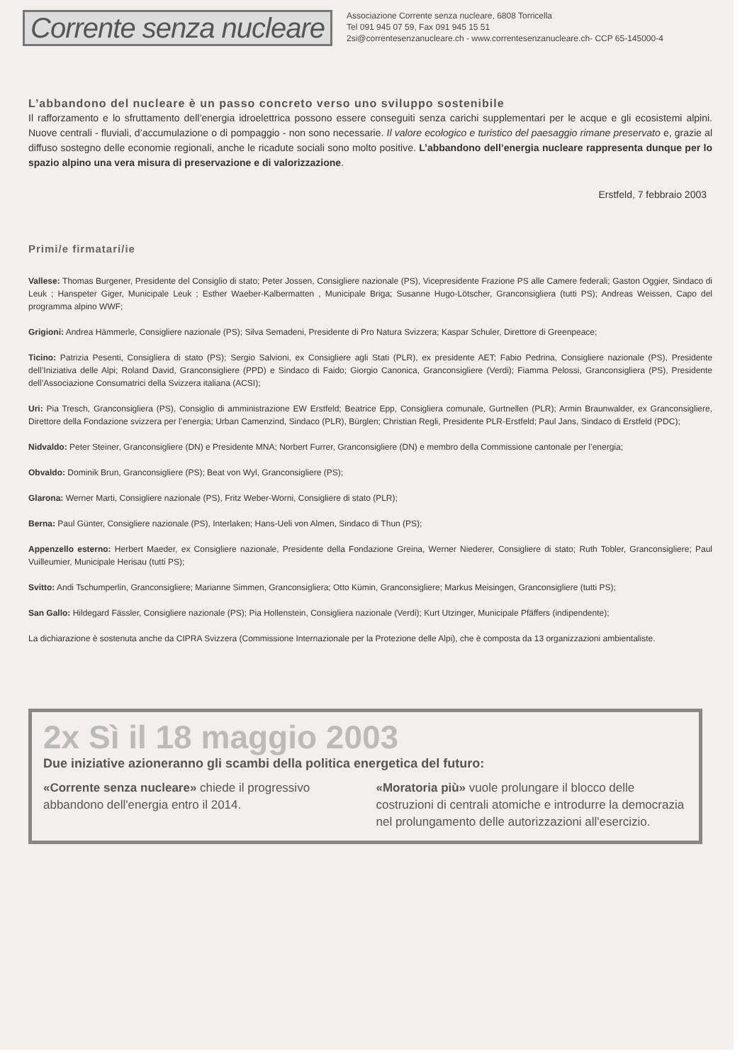Corrente senza nucleare
Associazione Corrente senza nucleare, 6808 Torricella
Tel 091 945 07 59, Fax 091 945 15 51
2si@correntesenzanucleare.ch - www.correntesenzanucleare.ch- CCP 65-145000-4
L’abbandono del nucleare è un passo concreto verso uno sviluppo sostenibile
Il rafforzamento e lo sfruttamento dell’energia idroelettrica possono essere conseguiti senza carichi supplementari per le acque e gli ecosistemi alpini. Nuove centrali - fluviali, d’accumulazione o di pompaggio - non sono necessarie. Il valore ecologico e turistico del paesaggio rimane preservato e, grazie al diffuso sostegno delle economie regionali, anche le ricadute sociali sono molto positive. L’abbandono dell’energia nucleare rappresenta dunque per lo spazio alpino una vera misura di preservazione e di valorizzazione.
Erstfeld, 7 febbraio 2003
Primi/e firmatari/ie
Vallese: Thomas Burgener, Presidente del Consiglio di stato; Peter Jossen, Consigliere nazionale (PS), Vicepresidente Frazione PS alle Camere federali; Gaston Oggier, Sindaco di Leuk ; Hanspeter Giger, Municipale Leuk ; Esther Waeber-Kalbermatten , Municipale Briga; Susanne Hugo-Lötscher, Granconsigliera (tutti PS); Andreas Weissen, Capo del programma alpino WWF;
Grigioni: Andrea Hämmerle, Consigliere nazionale (PS); Silva Semadeni, Presidente di Pro Natura Svizzera; Kaspar Schuler, Direttore di Greenpeace;
Ticino: Patrizia Pesenti, Consigliera di stato (PS); Sergio Salvioni, ex Consigliere agli Stati (PLR), ex presidente AET; Fabio Pedrina, Consigliere nazionale (PS), Presidente dell’Iniziativa delle Alpi; Roland David, Granconsigliere (PPD) e Sindaco di Faido; Giorgio Canonica, Granconsigliere (Verdi); Fiamma Pelossi, Granconsigliera (PS), Presidente dell’Associazione Consumatrici della Svizzera italiana (ACSI);
Uri: Pia Tresch, Granconsigliera (PS), Consiglio di amministrazione EW Erstfeld; Beatrice Epp, Consigliera comunale, Gurtnellen (PLR); Armin Braunwalder, ex Granconsigliere, Direttore della Fondazione svizzera per l’energia; Urban Camenzind, Sindaco (PLR), Bürglen; Christian Regli, Presidente PLR-Erstfeld; Paul Jans, Sindaco di Erstfeld (PDC);
Nidvaldo: Peter Steiner, Granconsigliere (DN) e Presidente MNA; Norbert Furrer, Granconsigliere (DN) e membro della Commissione cantonale per l’energia;
Obvaldo: Dominik Brun, Granconsigliere (PS); Beat von Wyl, Granconsigliere (PS);
Glarona: Werner Marti, Consigliere nazionale (PS), Fritz Weber-Worni, Consigliere di stato (PLR);
Berna: Paul Günter, Consigliere nazionale (PS), Interlaken; Hans-Ueli von Almen, Sindaco di Thun (PS);
Appenzello esterno: Herbert Maeder, ex Consigliere nazionale, Presidente della Fondazione Greina, Werner Niederer, Consigliere di stato; Ruth Tobler, Granconsigliere; Paul Vuilleumier, Municipale Herisau (tutti PS);
Svitto: Andi Tschumperlin, Granconsigliere; Marianne Simmen, Granconsigliera; Otto Kümin, Granconsigliere; Markus Meisingen, Granconsigliere (tutti PS);
San Gallo: Hildegard Fässler, Consigliere nazionale (PS); Pia Hollenstein, Consigliera nazionale (Verdi); Kurt Utzinger, Municipale Pfäffers (indipendente);
La dichiarazione è sostenuta anche da CIPRA Svizzera (Commissione Internazionale per la Protezione delle Alpi), che è composta da 13 organizzazioni ambientaliste.
2x Sì il 18 maggio 2003
Due iniziative azioneranno gli scambi della politica energetica del futuro:
«Corrente senza nucleare» chiede il progressivo abbandono dell'energia entro il 2014.
«Moratoria più» vuole prolungare il blocco delle costruzioni di centrali atomiche e introdurre la democrazia nel prolungamento delle autorizzazioni all'esercizio.